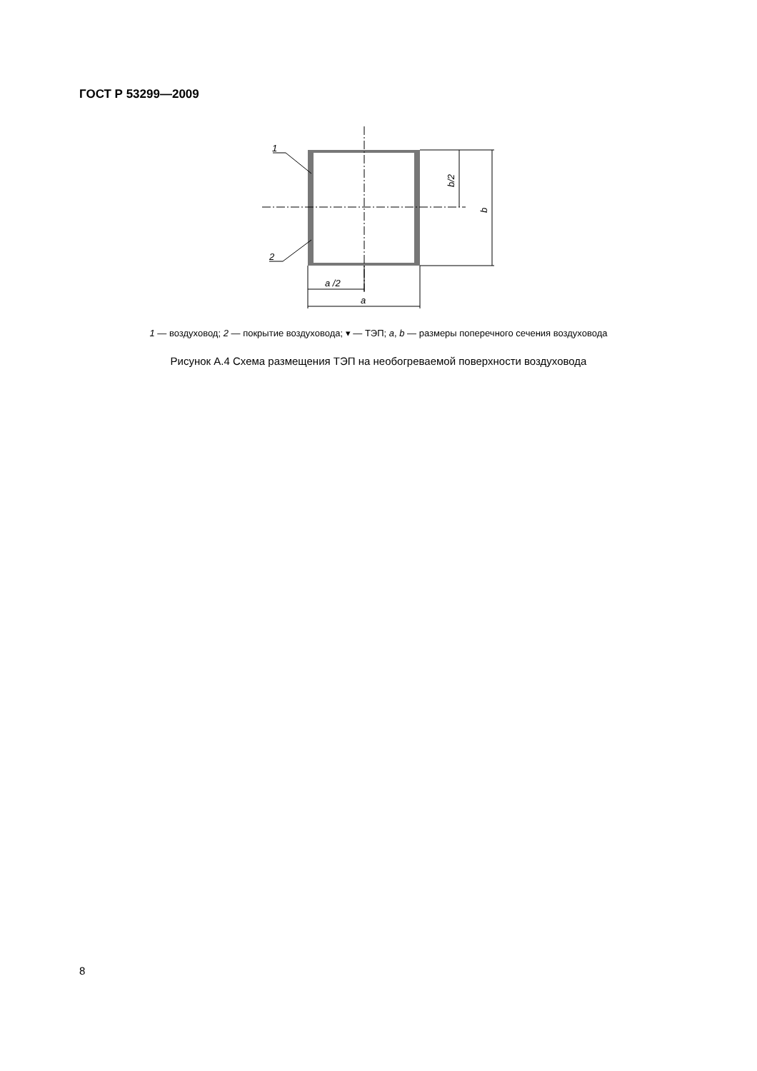ГОСТ Р 53299—2009
1
2
a /2
a
b/2
b
1 — воздуховод; 2 — покрытие воздуховода; ▾ — ТЭП; a, b — размеры поперечного сечения воздуховода
Рисунок А.4 Схема размещения ТЭП на необогреваемой поверхности воздуховода
8